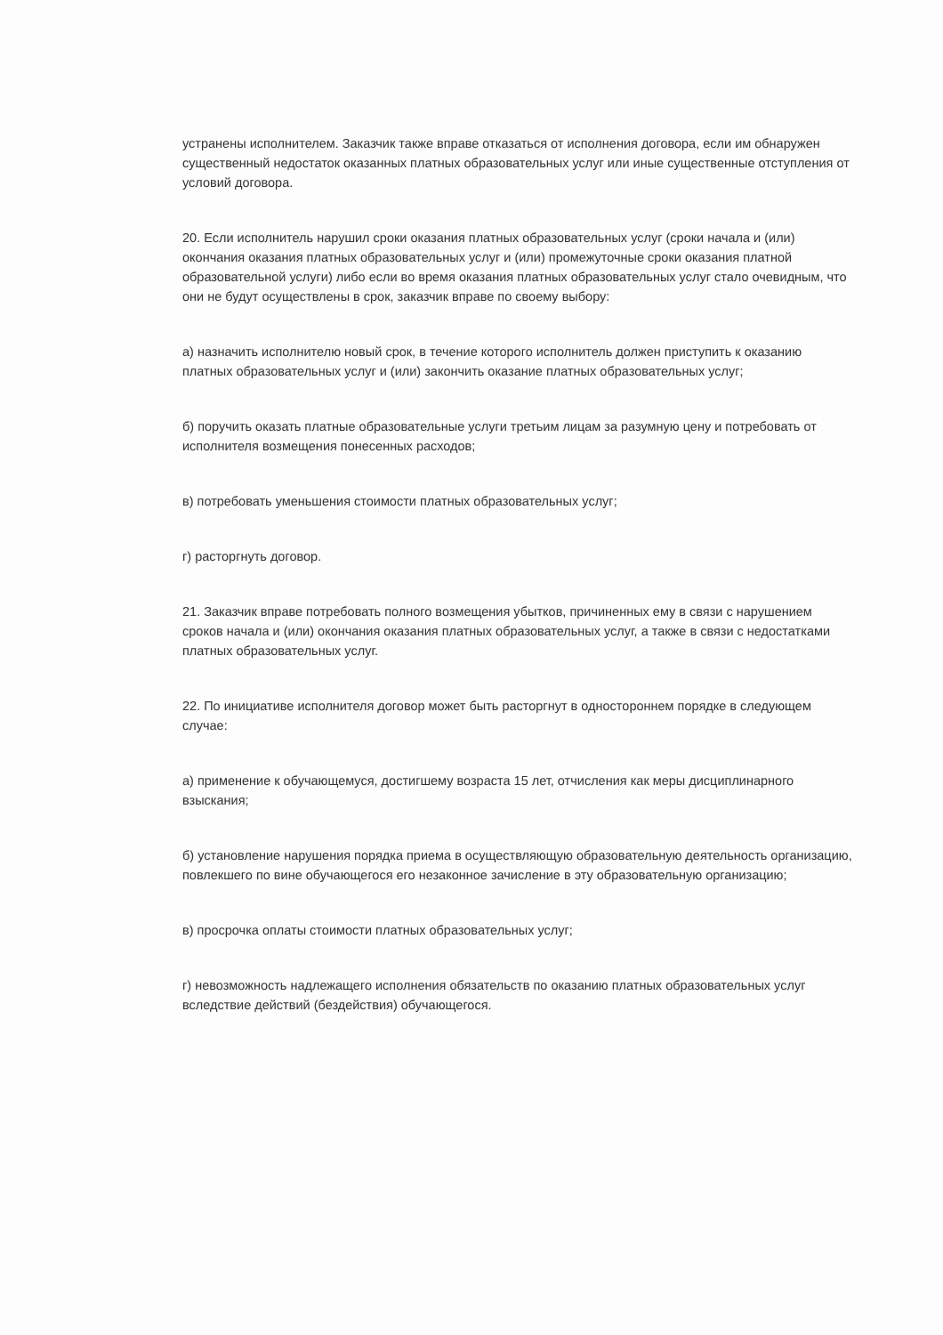устранены исполнителем. Заказчик также вправе отказаться от исполнения договора, если им обнаружен существенный недостаток оказанных платных образовательных услуг или иные существенные отступления от условий договора.
20. Если исполнитель нарушил сроки оказания платных образовательных услуг (сроки начала и (или) окончания оказания платных образовательных услуг и (или) промежуточные сроки оказания платной образовательной услуги) либо если во время оказания платных образовательных услуг стало очевидным, что они не будут осуществлены в срок, заказчик вправе по своему выбору:
а) назначить исполнителю новый срок, в течение которого исполнитель должен приступить к оказанию платных образовательных услуг и (или) закончить оказание платных образовательных услуг;
б) поручить оказать платные образовательные услуги третьим лицам за разумную цену и потребовать от исполнителя возмещения понесенных расходов;
в) потребовать уменьшения стоимости платных образовательных услуг;
г) расторгнуть договор.
21. Заказчик вправе потребовать полного возмещения убытков, причиненных ему в связи с нарушением сроков начала и (или) окончания оказания платных образовательных услуг, а также в связи с недостатками платных образовательных услуг.
22. По инициативе исполнителя договор может быть расторгнут в одностороннем порядке в следующем случае:
а) применение к обучающемуся, достигшему возраста 15 лет, отчисления как меры дисциплинарного взыскания;
б) установление нарушения порядка приема в осуществляющую образовательную деятельность организацию, повлекшего по вине обучающегося его незаконное зачисление в эту образовательную организацию;
в) просрочка оплаты стоимости платных образовательных услуг;
г) невозможность надлежащего исполнения обязательств по оказанию платных образовательных услуг вследствие действий (бездействия) обучающегося.